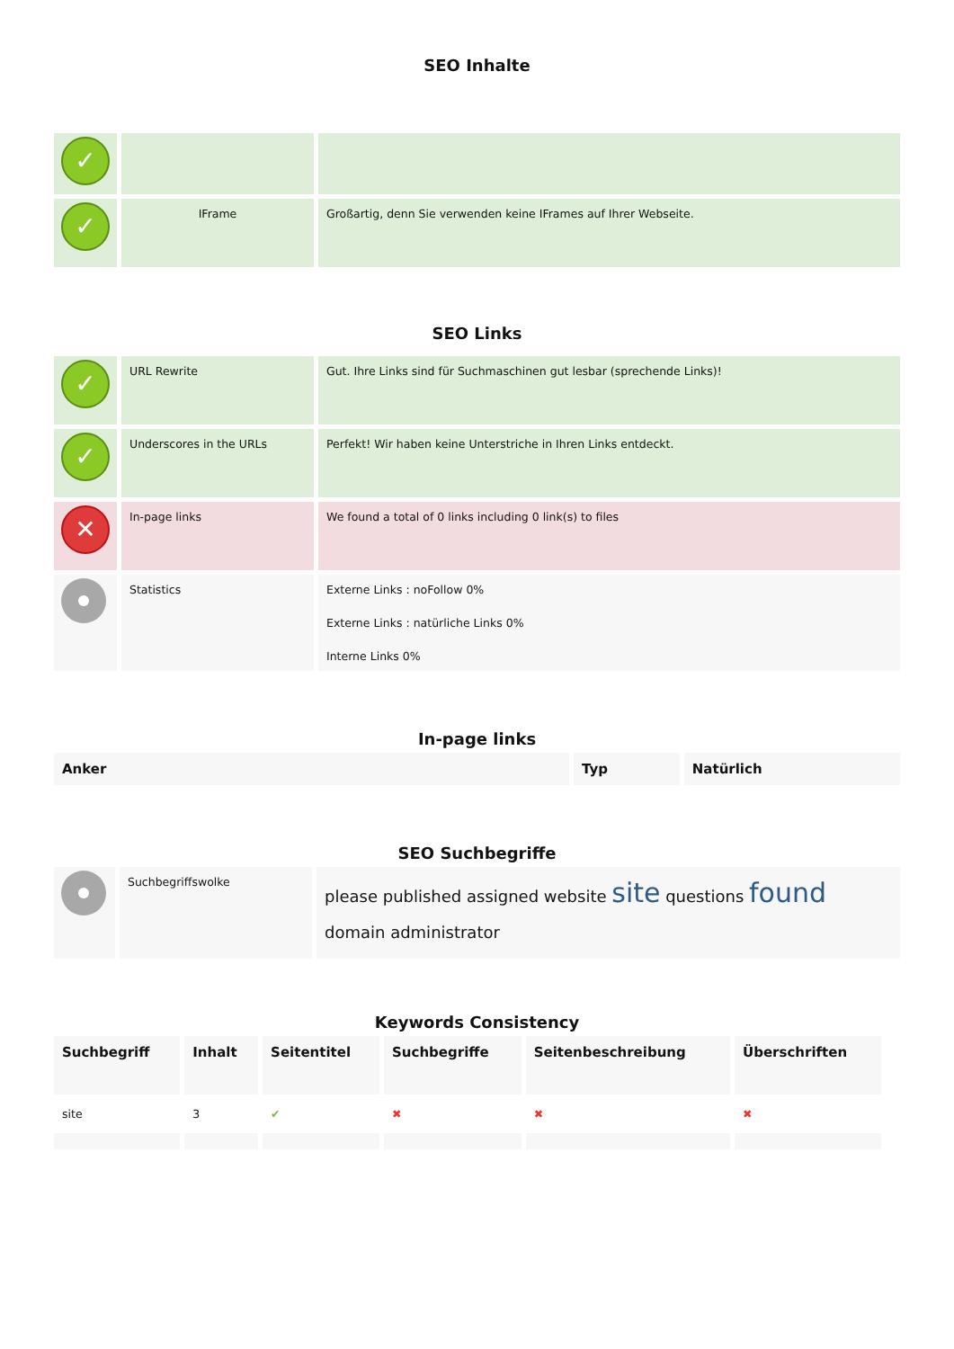SEO Inhalte
| ✓ | | |
| ✓ | IFrame | Großartig, denn Sie verwenden keine IFrames auf Ihrer Webseite. |
SEO Links
| ✓ | URL Rewrite | Gut. Ihre Links sind für Suchmaschinen gut lesbar (sprechende Links)! |
| ✓ | Underscores in the URLs | Perfekt! Wir haben keine Unterstriche in Ihren Links entdeckt. |
| ✕ | In-page links | We found a total of 0 links including 0 link(s) to files |
| | Statistics | Externe Links : noFollow 0% Externe Links : natürliche Links 0% Interne Links 0% |
In-page links
| Anker | Typ | Natürlich |
| --- | --- | --- |
SEO Suchbegriffe
| | Suchbegriffswolke | please published assigned website site questions found domain administrator |
Keywords Consistency
| Suchbegriff | Inhalt | Seitentitel | Suchbegriffe | Seitenbeschreibung | Überschriften |
| --- | --- | --- | --- | --- | --- |
| site | 3 | ✔ | ✖ | ✖ | ✖ |